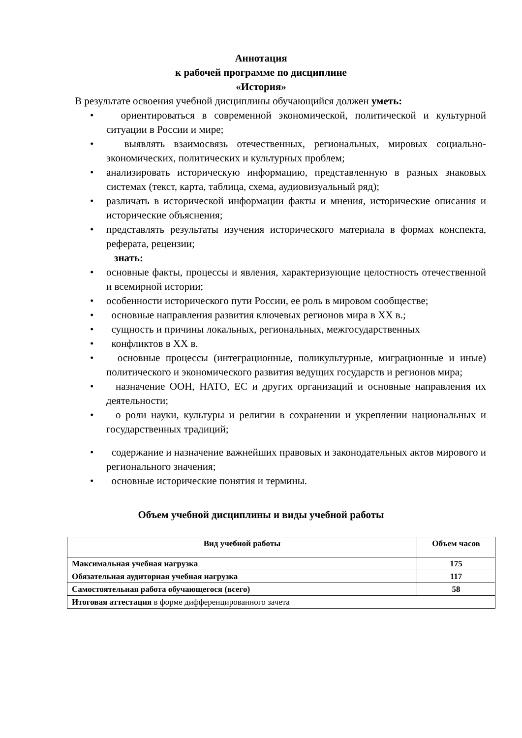Аннотация
к рабочей программе по дисциплине
«История»
В результате освоения учебной дисциплины обучающийся должен уметь:
ориентироваться в современной экономической, политической и культурной ситуации в России и мире;
выявлять взаимосвязь отечественных, региональных, мировых социально-экономических, политических и культурных проблем;
анализировать историческую информацию, представленную в разных знаковых системах (текст, карта, таблица, схема, аудиовизуальный ряд);
различать в исторической информации факты и мнения, исторические описания и исторические объяснения;
представлять результаты изучения исторического материала в формах конспекта, реферата, рецензии;
знать:
основные факты, процессы и явления, характеризующие целостность отечественной и всемирной истории;
особенности исторического пути России, ее роль в мировом сообществе;
основные направления развития ключевых регионов мира в XX в.;
сущность и причины локальных, региональных, межгосударственных
конфликтов в XX в.
основные процессы (интеграционные, поликультурные, миграционные и иные) политического и экономического развития ведущих государств и регионов мира;
назначение ООН, НАТО, ЕС и других организаций и основные направления их деятельности;
о роли науки, культуры и религии в сохранении и укреплении национальных и государственных традиций;
содержание и назначение важнейших правовых и законодательных актов мирового и регионального значения;
основные исторические понятия и термины.
Объем учебной дисциплины и виды учебной работы
| Вид учебной работы | Объем часов |
| --- | --- |
| Максимальная учебная нагрузка | 175 |
| Обязательная аудиторная учебная нагрузка | 117 |
| Самостоятельная работа обучающегося (всего) | 58 |
| Итоговая аттестация в форме дифференцированного зачета | |